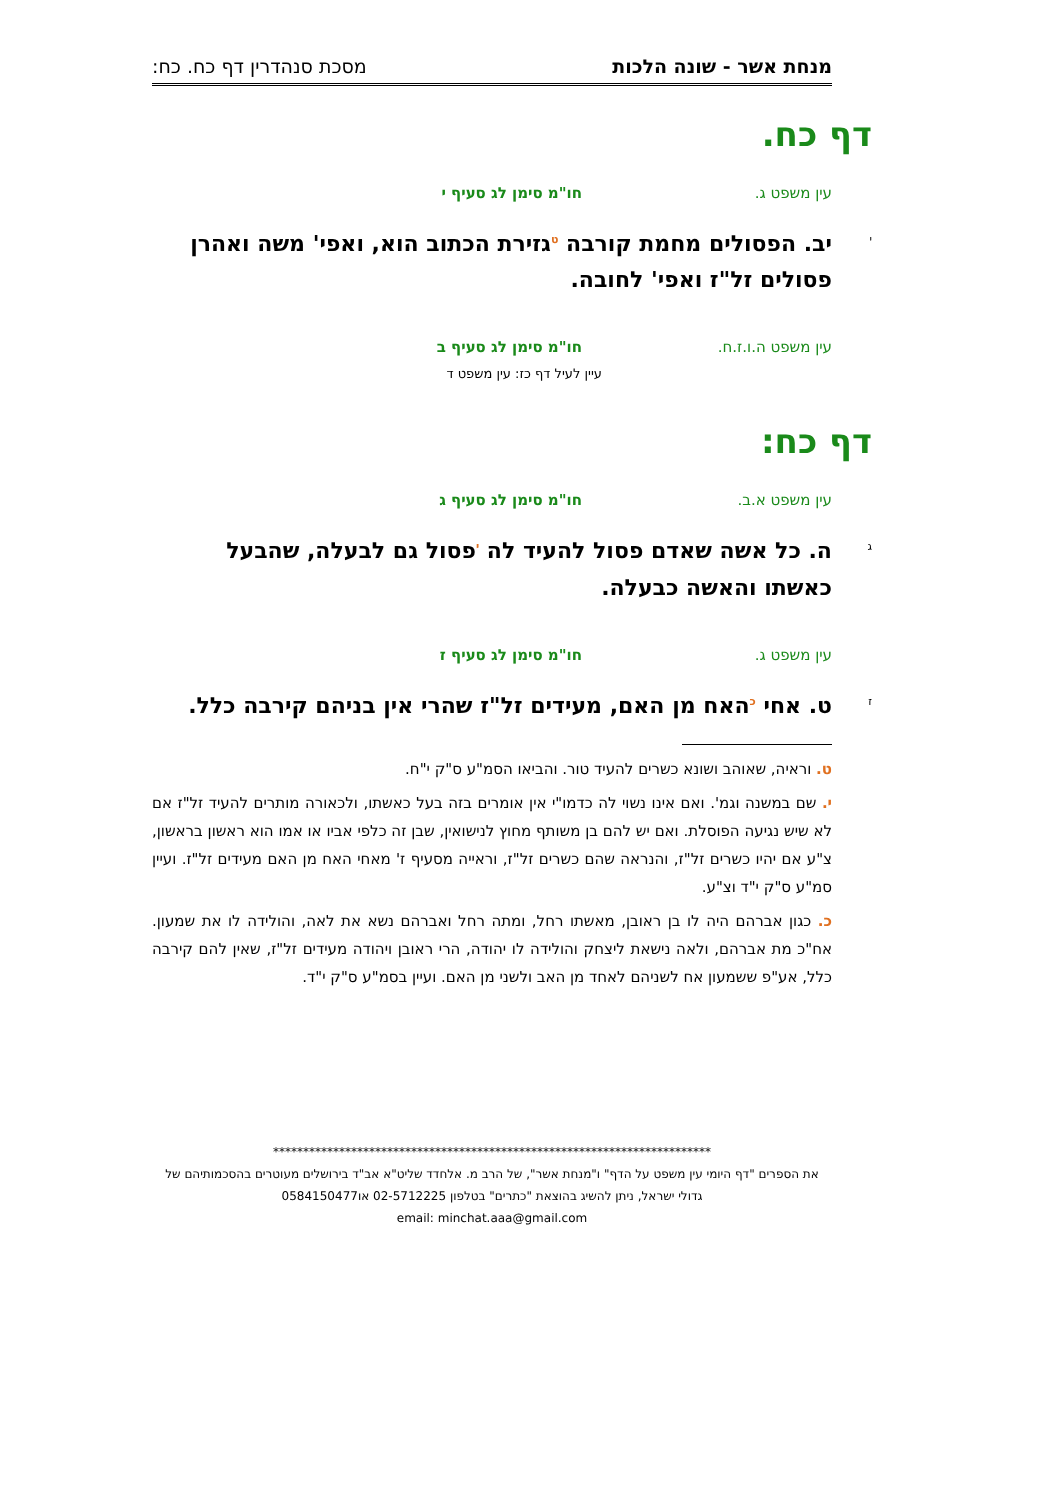מנחת אשר - שונה הלכות מסכת סנהדרין דף כח. כח:
דף כח.
עין משפט ג. חו"מ סימן לג סעיף י
י יב. הפסולים מחמת קורבה <sup>ט</sup>גזירת הכתוב הוא, ואפי' משה ואהרן פסולים זל"ז ואפי' לחובה.
עין משפט ה.ו.ז.ח. חו"מ סימן לג סעיף ב
עיין לעיל דף כז: עין משפט ד
דף כח:
עין משפט א.ב. חו"מ סימן לג סעיף ג
ג ה. כל אשה שאדם פסול להעיד לה <sup>י</sup>פסול גם לבעלה, שהבעל כאשתו והאשה כבעלה.
עין משפט ג. חו"מ סימן לג סעיף ז
ז ט. אחי <sup>כ</sup>האח מן האם, מעידים זל"ז שהרי אין בניהם קירבה כלל.
ט. וראיה, שאוהב ושונא כשרים להעיד טור. והביאו הסמ"ע ס"ק י"ח.
י. שם במשנה וגמ'. ואם אינו נשוי לה כדמו"י אין אומרים בזה בעל כאשתו, ולכאורה מותרים להעיד זל"ז אם לא שיש נגיעה הפוסלת. ואם יש להם בן משותף מחוץ לנישואין, שבן זה כלפי אביו או אמו הוא ראשון בראשון, צ"ע אם יהיו כשרים זל"ז, והנראה שהם כשרים זל"ז, וראייה מסעיף ז' מאחי האח מן האם מעידים זל"ז. ועיין סמ"ע ס"ק י"ד וצ"ע.
כ. כגון אברהם היה לו בן ראובן, מאשתו רחל, ומתה רחל ואברהם נשא את לאה, והולידה לו את שמעון. אח"כ מת אברהם, ולאה נישאת ליצחק והולידה לו יהודה, הרי ראובן ויהודה מעידים זל"ז, שאין להם קירבה כלל, אע"פ ששמעון אח לשניהם לאחד מן האב ולשני מן האם. ועיין בסמ"ע ס"ק י"ד.
*************************************************************************
את הספרים "דף היומי עין משפט על הדף" ו"מנחת אשר", של הרב מ. אלחדד שליט"א אב"ד בירושלים מעוטרים בהסכמותיהם של גדולי ישראל, ניתן להשיג בהוצאת "כתרים" בטלפון 02-5712225 או0584150477
email: minchat.aaa@gmail.com